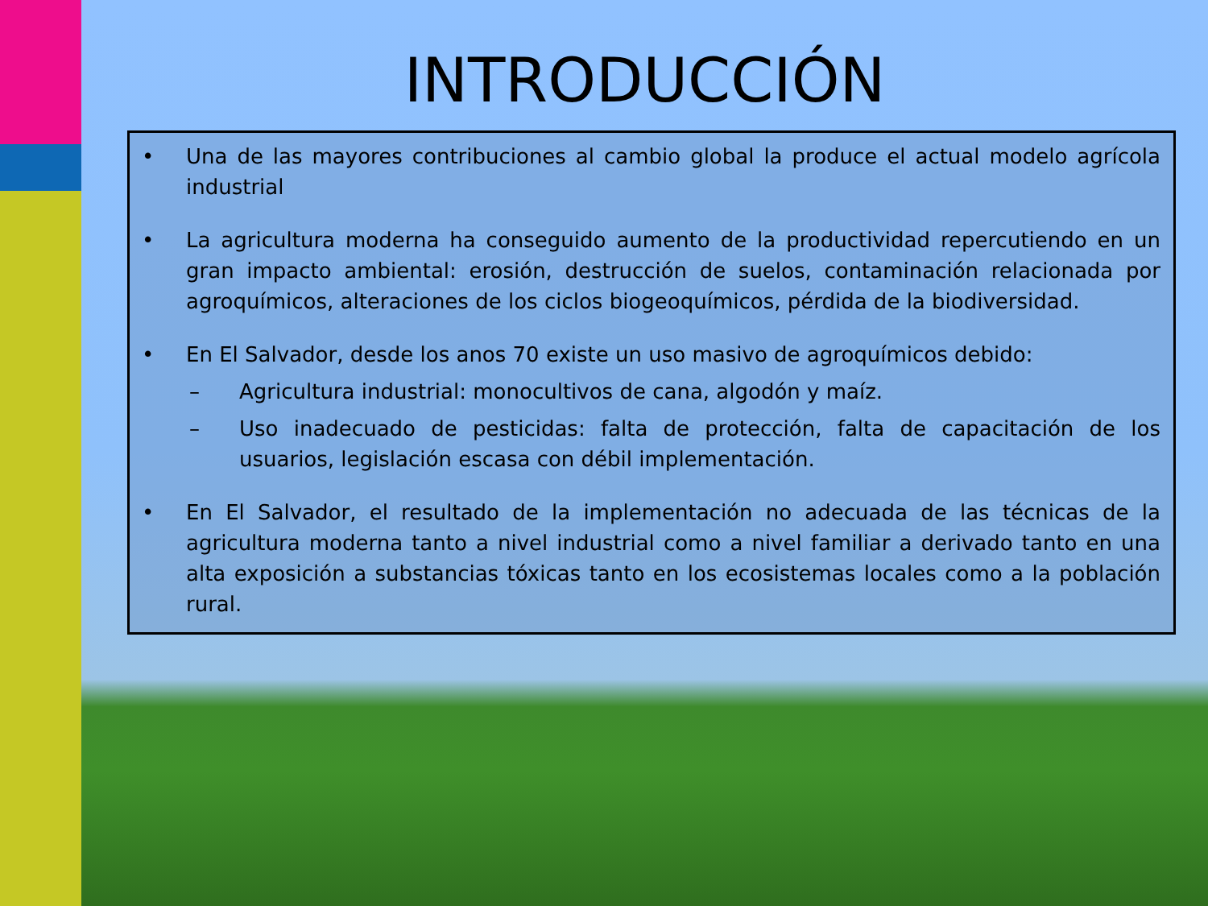INTRODUCCIÓN
• Una de las mayores contribuciones al cambio global la produce el actual modelo agrícola industrial
• La agricultura moderna ha conseguido aumento de la productividad repercutiendo en un gran impacto ambiental: erosión, destrucción de suelos, contaminación relacionada por agroquímicos, alteraciones de los ciclos biogeoquímicos, pérdida de la biodiversidad.
• En El Salvador, desde los anos 70 existe un uso masivo de agroquímicos debido:
– Agricultura industrial: monocultivos de cana, algodón y maíz.
– Uso inadecuado de pesticidas: falta de protección, falta de capacitación de los usuarios, legislación escasa con débil implementación.
• En El Salvador, el resultado de la implementación no adecuada de las técnicas de la agricultura moderna tanto a nivel industrial como a nivel familiar a derivado tanto en una alta exposición a substancias tóxicas tanto en los ecosistemas locales como a la población rural.